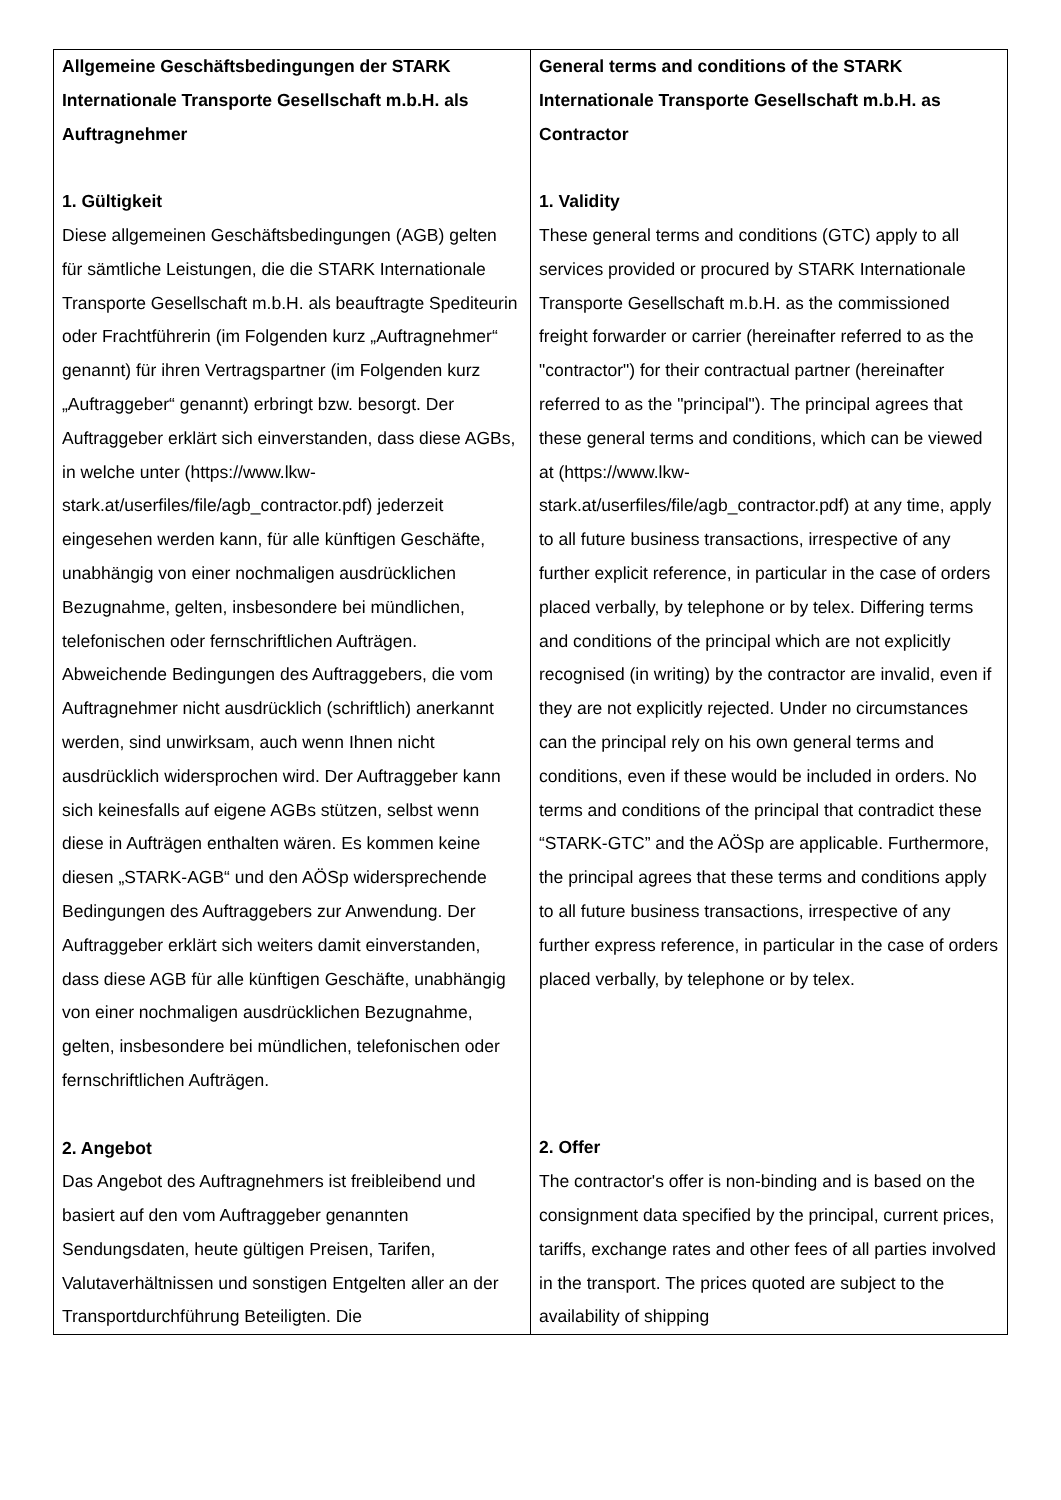| Allgemeine Geschäftsbedingungen der STARK Internationale Transporte Gesellschaft m.b.H. als Auftragnehmer 1. Gültigkeit Diese allgemeinen Geschäftsbedingungen (AGB) gelten für sämtliche Leistungen, die die STARK Internationale Transporte Gesellschaft m.b.H. als beauftragte Spediteurin oder Frachtführerin (im Folgenden kurz „Auftragnehmer“ genannt) für ihren Vertragspartner (im Folgenden kurz „Auftraggeber“ genannt) erbringt bzw. besorgt. Der Auftraggeber erklärt sich einverstanden, dass diese AGBs, in welche unter (https://www.lkw-stark.at/userfiles/file/agb_contractor.pdf) jederzeit eingesehen werden kann, für alle künftigen Geschäfte, unabhängig von einer nochmaligen ausdrücklichen Bezugnahme, gelten, insbesondere bei mündlichen, telefonischen oder fernschriftlichen Aufträgen. Abweichende Bedingungen des Auftraggebers, die vom Auftragnehmer nicht ausdrücklich (schriftlich) anerkannt werden, sind unwirksam, auch wenn Ihnen nicht ausdrücklich widersprochen wird. Der Auftraggeber kann sich keinesfalls auf eigene AGBs stützen, selbst wenn diese in Aufträgen enthalten wären. Es kommen keine diesen „STARK-AGB“ und den AÖSp widersprechende Bedingungen des Auftraggebers zur Anwendung. Der Auftraggeber erklärt sich weiters damit einverstanden, dass diese AGB für alle künftigen Geschäfte, unabhängig von einer nochmaligen ausdrücklichen Bezugnahme, gelten, insbesondere bei mündlichen, telefonischen oder fernschriftlichen Aufträgen. 2. Angebot Das Angebot des Auftragnehmers ist freibleibend und basiert auf den vom Auftraggeber genannten Sendungsdaten, heute gültigen Preisen, Tarifen, Valutaverhältnissen und sonstigen Entgelten aller an der Transportdurchführung Beteiligten. Die | General terms and conditions of the STARK Internationale Transporte Gesellschaft m.b.H. as Contractor 1. Validity These general terms and conditions (GTC) apply to all services provided or procured by STARK Internationale Transporte Gesellschaft m.b.H. as the commissioned freight forwarder or carrier (hereinafter referred to as the "contractor") for their contractual partner (hereinafter referred to as the "principal"). The principal agrees that these general terms and conditions, which can be viewed at (https://www.lkw-stark.at/userfiles/file/agb_contractor.pdf) at any time, apply to all future business transactions, irrespective of any further explicit reference, in particular in the case of orders placed verbally, by telephone or by telex. Differing terms and conditions of the principal which are not explicitly recognised (in writing) by the contractor are invalid, even if they are not explicitly rejected. Under no circumstances can the principal rely on his own general terms and conditions, even if these would be included in orders. No terms and conditions of the principal that contradict these “STARK-GTC” and the AÖSp are applicable. Furthermore, the principal agrees that these terms and conditions apply to all future business transactions, irrespective of any further express reference, in particular in the case of orders placed verbally, by telephone or by telex. 2. Offer The contractor's offer is non-binding and is based on the consignment data specified by the principal, current prices, tariffs, exchange rates and other fees of all parties involved in the transport. The prices quoted are subject to the availability of shipping |